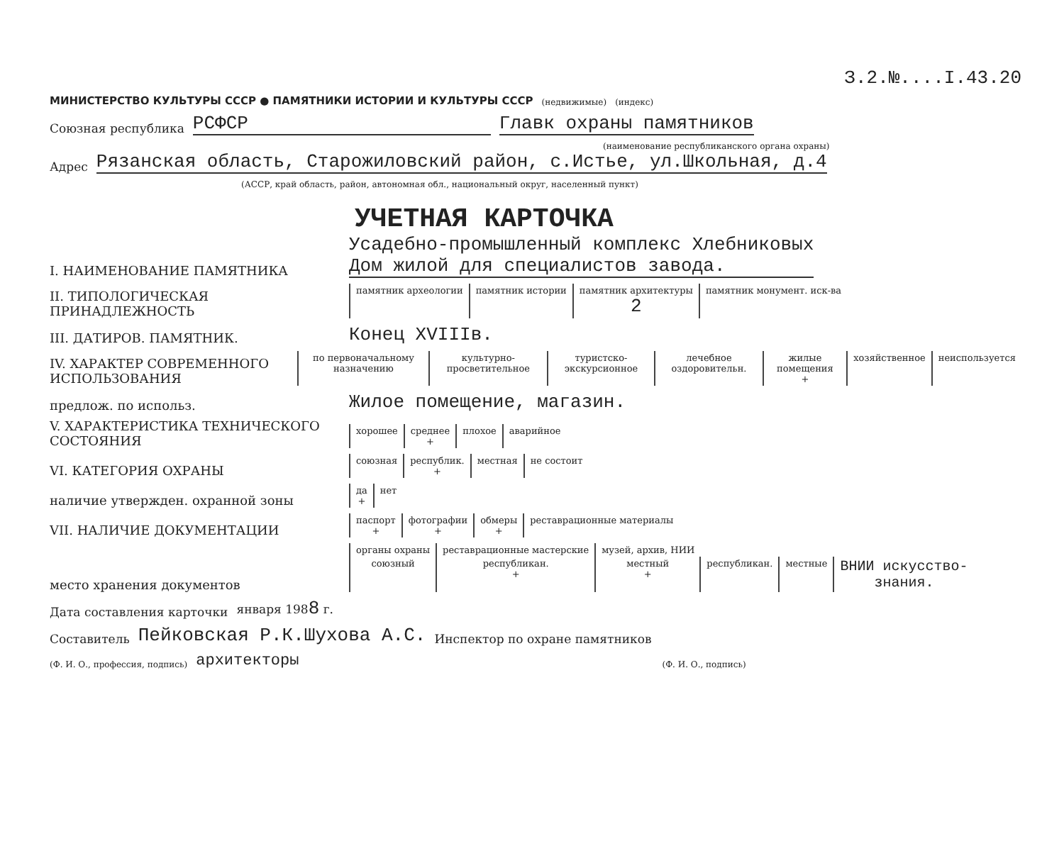З.2.№....I.43.20
МИНИСТЕРСТВО КУЛЬТУРЫ СССР ● ПАМЯТНИКИ ИСТОРИИ И КУЛЬТУРЫ СССР (недвижимые) (индекс)
Союзная республика РСФСР Главк охраны памятников
(наименование республиканского органа охраны)
Адрес Рязанская область, Старожиловский район, с.Истье, ул.Школьная, д.4
(АССР, край область, район, автономная обл., национальный округ, населенный пункт)
УЧЕТНАЯ КАРТОЧКА
I. НАИМЕНОВАНИЕ ПАМЯТНИКА Усадебно-промышленный комплекс Хлебниковых
Дом жилой для специалистов завода.
II. ТИПОЛОГИЧЕСКАЯ ПРИНАДЛЕЖНОСТЬ
| памятник археологии | памятник истории | памятник архитектуры 2 | памятник монумент. иск-ва |
III. ДАТИРОВ. ПАМЯТНИК. Конец XVIIIв.
IV. ХАРАКТЕР СОВРЕМЕННОГО ИСПОЛЬЗОВАНИЯ
| по первоначальному назначению | культурно-просветительное | туристско-экскурсионное | лечебное оздоровительн. | жилые помещения + | хозяйственное | неиспользуется |
предлож. по использ. Жилое помещение, магазин.
V. ХАРАКТЕРИСТИКА ТЕХНИЧЕСКОГО СОСТОЯНИЯ
| хорошее | среднее + | плохое | аварийное |
VI. КАТЕГОРИЯ ОХРАНЫ
| союзная | республик. + | местная | не состоит |
наличие утвержден. охранной зоны
| да + | нет |
VII. НАЛИЧИЕ ДОКУМЕНТАЦИИ
| паспорт + | фотографии + | обмеры + | реставрационные материалы |
место хранения документов
| органы охраны | реставрационные мастерские | музей, архив, НИИ | | | |
| союзный | республикан. + | местный + | республикан. | местные | ВНИИ искусство- знания. |
Дата составления карточки января 1988 г.
Составитель Пейковская Р.К.Шухова А.С. Инспектор по охране памятников
(Ф. И. О., профессия, подпись) архитекторы (Ф. И. О., подпись)